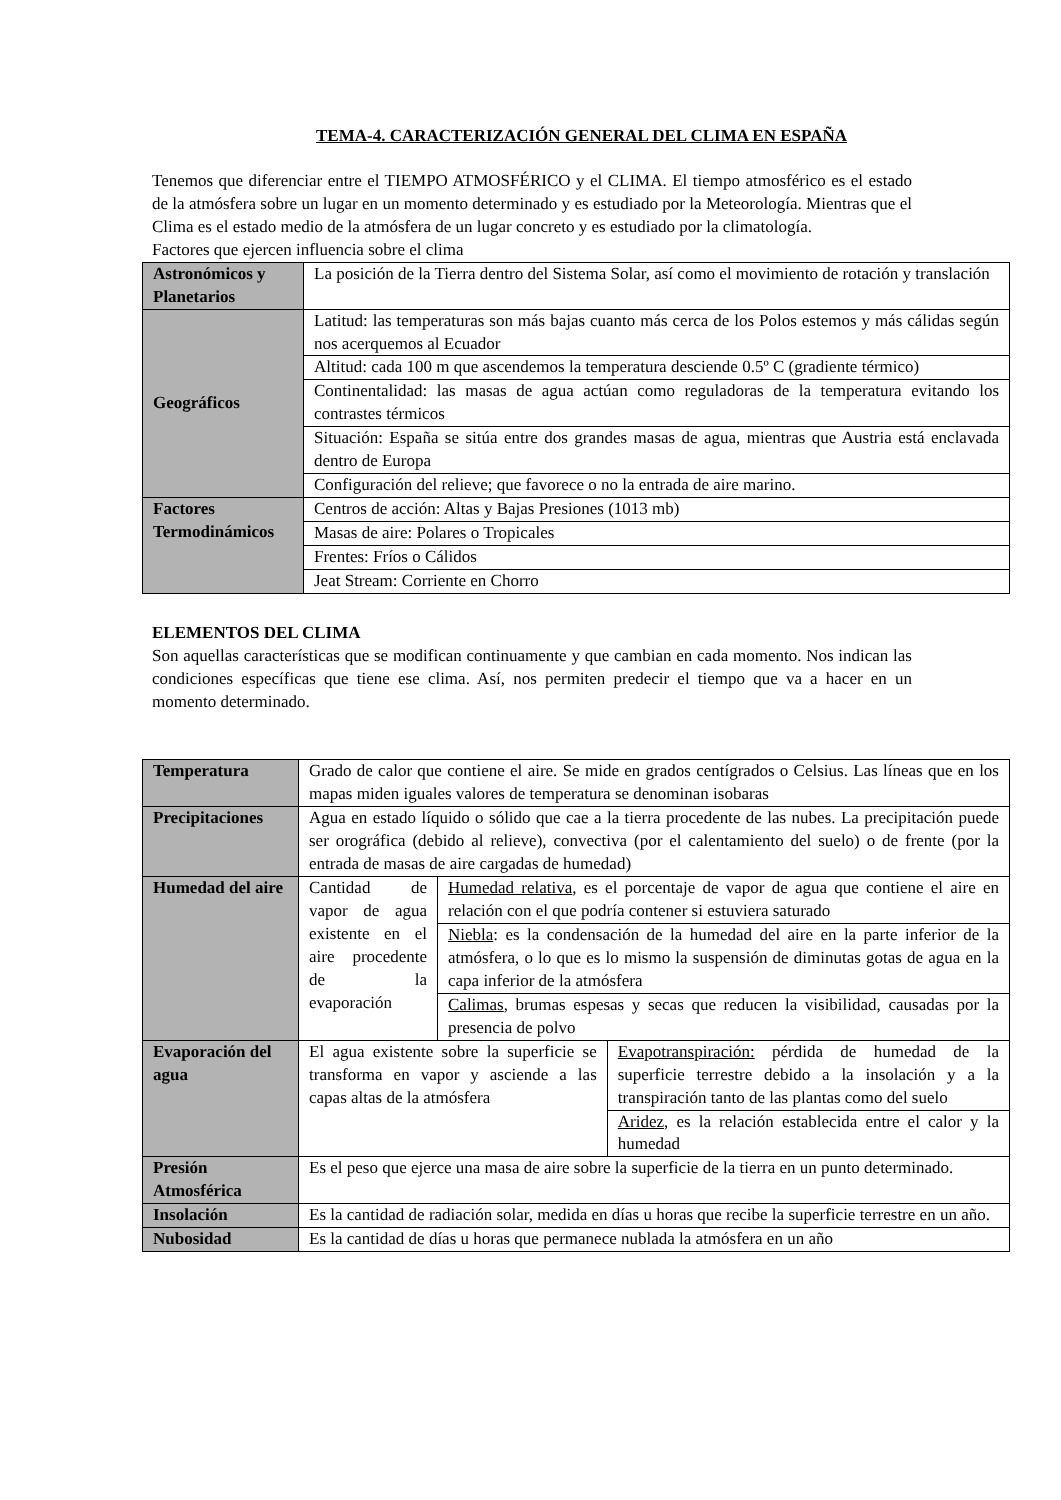TEMA-4. CARACTERIZACIÓN GENERAL DEL CLIMA EN ESPAÑA
Tenemos que diferenciar entre el TIEMPO ATMOSFÉRICO y el CLIMA. El tiempo atmosférico es el estado de la atmósfera sobre un lugar en un momento determinado y es estudiado por la Meteorología. Mientras que el Clima es el estado medio de la atmósfera de un lugar concreto y es estudiado por la climatología.
Factores que ejercen influencia sobre el clima
| Astronómicos y Planetarios | La posición de la Tierra dentro del Sistema Solar, así como el movimiento de rotación y translación |
| Geográficos | Latitud: las temperaturas son más bajas cuanto más cerca de los Polos estemos y más cálidas según nos acerquemos al Ecuador |
| | Altitud: cada 100 m que ascendemos la temperatura desciende 0.5º C (gradiente térmico) |
| | Continentalidad: las masas de agua actúan como reguladoras de la temperatura evitando los contrastes térmicos |
| | Situación: España se sitúa entre dos grandes masas de agua, mientras que Austria está enclavada dentro de Europa |
| | Configuración del relieve; que favorece o no la entrada de aire marino. |
| Factores Termodinámicos | Centros de acción: Altas y Bajas Presiones (1013 mb) |
| | Masas de aire: Polares o Tropicales |
| | Frentes: Fríos o Cálidos |
| | Jeat Stream: Corriente en Chorro |
ELEMENTOS DEL CLIMA
Son aquellas características que se modifican continuamente y que cambian en cada momento. Nos indican las condiciones específicas que tiene ese clima. Así, nos permiten predecir el tiempo que va a hacer en un momento determinado.
| Temperatura | Grado de calor que contiene el aire. Se mide en grados centígrados o Celsius. Las líneas que en los mapas miden iguales valores de temperatura se denominan isobaras | | |
| Precipitaciones | Agua en estado líquido o sólido que cae a la tierra procedente de las nubes. La precipitación puede ser orográfica (debido al relieve), convectiva (por el calentamiento del suelo) o de frente (por la entrada de masas de aire cargadas de humedad) | | |
| Humedad del aire | Cantidad de vapor de agua existente en el aire procedente de la evaporación | Humedad relativa , es el porcentaje de vapor de agua que contiene el aire en relación con el que podría contener si estuviera saturado | |
| | | Niebla : es la condensación de la humedad del aire en la parte inferior de la atmósfera, o lo que es lo mismo la suspensión de diminutas gotas de agua en la capa inferior de la atmósfera | |
| | | Calimas , brumas espesas y secas que reducen la visibilidad, causadas por la presencia de polvo | |
| Evaporación del agua | El agua existente sobre la superficie se transforma en vapor y asciende a las capas altas de la atmósfera | | Evapotranspiración: pérdida de humedad de la superficie terrestre debido a la insolación y a la transpiración tanto de las plantas como del suelo |
| | | | Aridez , es la relación establecida entre el calor y la humedad |
| Presión Atmosférica | Es el peso que ejerce una masa de aire sobre la superficie de la tierra en un punto determinado. | | |
| Insolación | Es la cantidad de radiación solar, medida en días u horas que recibe la superficie terrestre en un año. | | |
| Nubosidad | Es la cantidad de días u horas que permanece nublada la atmósfera en un año | | |